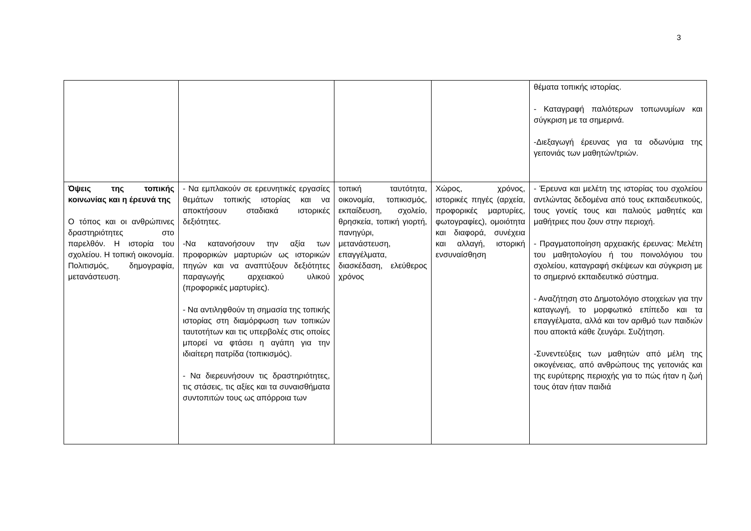3
| | | | | θέματα τοπικής ιστορίας. - Καταγραφή παλιότερων τοπωνυμίων και σύγκριση με τα σημερινά. -Διεξαγωγή έρευνας για τα οδωνύμια της γειτονιάς των μαθητών/τριών. |
| Όψεις της τοπικής κοινωνίας και η έρευνά της Ο τόπος και οι ανθρώπινες δραστηριότητες στο παρελθόν. Η ιστορία του σχολείου. Η τοπική οικονομία. Πολιτισμός, δημογραφία, μετανάστευση. | - Να εμπλακούν σε ερευνητικές εργασίες θεμάτων τοπικής ιστορίας και να αποκτήσουν σταδιακά ιστορικές δεξιότητες. -Να κατανοήσουν την αξία των προφορικών μαρτυριών ως ιστορικών πηγών και να αναπτύξουν δεξιότητες παραγωγής αρχειακού υλικού (προφορικές μαρτυρίες). - Να αντιληφθούν τη σημασία της τοπικής ιστορίας στη διαμόρφωση των τοπικών ταυτοτήτων και τις υπερβολές στις οποίες μπορεί να φτάσει η αγάπη για την ιδιαίτερη πατρίδα (τοπικισμός). - Να διερευνήσουν τις δραστηριότητες, τις στάσεις, τις αξίες και τα συναισθήματα συντοπιτών τους ως απόρροια των | τοπική ταυτότητα, οικονομία, τοπικισμός, εκπαίδευση, σχολείο, θρησκεία, τοπική γιορτή, πανηγύρι, μετανάστευση, επαγγέλματα, διασκέδαση, ελεύθερος χρόνος | Χώρος, χρόνος, ιστορικές πηγές (αρχεία, προφορικές μαρτυρίες, φωτογραφίες), ομοιότητα και διαφορά, συνέχεια και αλλαγή, ιστορική ενσυναίσθηση | - Έρευνα και μελέτη της ιστορίας του σχολείου αντλώντας δεδομένα από τους εκπαιδευτικούς, τους γονείς τους και παλιούς μαθητές και μαθήτριες που ζουν στην περιοχή. - Πραγματοποίηση αρχειακής έρευνας: Μελέτη του μαθητολογίου ή του ποινολόγιου του σχολείου, καταγραφή σκέψεων και σύγκριση με το σημερινό εκπαιδευτικό σύστημα. - Αναζήτηση στο Δημοτολόγιο στοιχείων για την καταγωγή, το μορφωτικό επίπεδο και τα επαγγέλματα, αλλά και τον αριθμό των παιδιών που αποκτά κάθε ζευγάρι. Συζήτηση. -Συνεντεύξεις των μαθητών από μέλη της οικογένειας, από ανθρώπους της γειτονιάς και της ευρύτερης περιοχής για το πώς ήταν η ζωή τους όταν ήταν παιδιά |